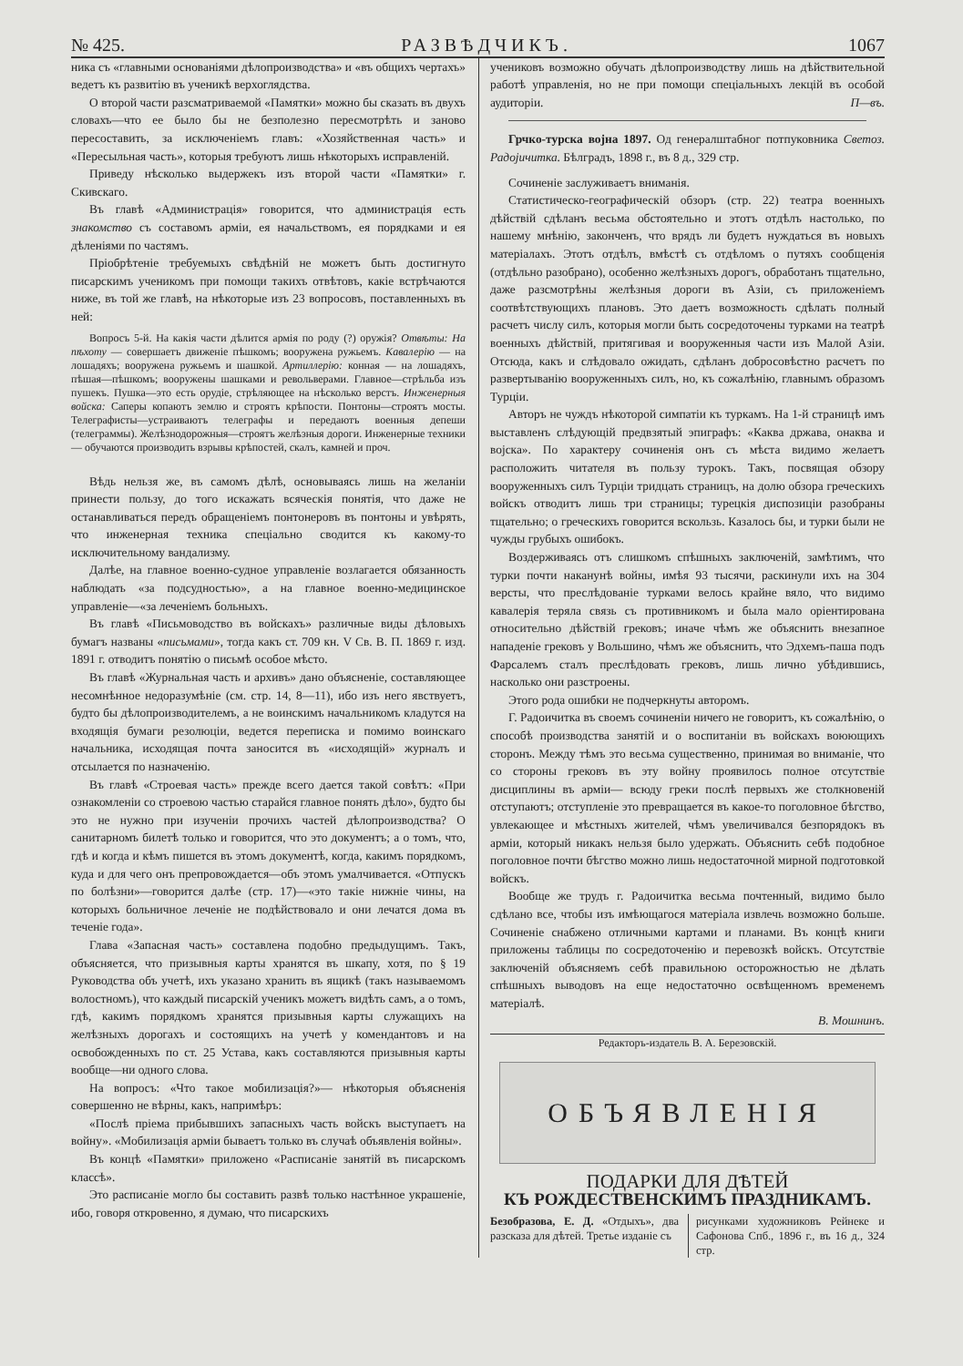№ 425. РАЗВѢДЧИКЪ. 1067
ника съ «главными основаніями дѣлопроизводства» и «въ общихъ чертахъ» ведетъ къ развитію въ ученикѣ верхоглядства.
О второй части разсматриваемой «Памятки» можно бы сказать въ двухъ словахъ—что ее было бы не безполезно пересмотрѣть и заново пересоставить, за исключеніемъ главъ: «Хозяйственная часть» и «Пересыльная часть», которыя требуютъ лишь нѣкоторыхъ исправленій.
Приведу нѣсколько выдержекъ изъ второй части «Памятки» г. Скивскаго.
Въ главѣ «Администрація» говорится, что администрація есть знакомство съ составомъ арміи, ея начальствомъ, ея порядками и ея дѣленіями по частямъ.
Пріобрѣтеніе требуемыхъ свѣдѣній не можетъ быть достигнуто писарскимъ ученикомъ при помощи такихъ отвѣтовъ, какіе встрѣчаются ниже, въ той же главѣ, на нѣкоторые изъ 23 вопросовъ, поставленныхъ въ ней:
Вопросъ 5-й. На какія части дѣлится армія по роду (?) оружія? Отвѣты: На пѣхоту — совершаетъ движеніе пѣшкомъ; вооружена ружьемъ. Кавалерію — на лошадяхъ; вооружена ружьемъ и шашкой. Артиллерію: конная — на лошадяхъ, пѣшая—пѣшкомъ; вооружены шашками и револьверами. Главное—стрѣльба изъ пушекъ. Пушка—это есть орудіе, стрѣляющее на нѣсколько верстъ. Инженерныя войска: Саперы копаютъ землю и строятъ крѣпости. Понтоны—строятъ мосты. Телеграфисты—устраиваютъ телеграфы и передаютъ военныя депеши (телеграммы). Желѣзнодорожныя—строятъ желѣзныя дороги. Инженерные техники — обучаются производить взрывы крѣпостей, скалъ, камней и проч.
Вѣдь нельзя же, въ самомъ дѣлѣ, основываясь лишь на желаніи принести пользу, до того искажать всяческія понятія, что даже не останавливаться передъ обращеніемъ понтонеровъ въ понтоны и увѣрять, что инженерная техника спеціально сводится къ какому-то исключительному вандализму.
Далѣе, на главное военно-судное управленіе возлагается обязанность наблюдать «за подсудностью», а на главное военно-медицинское управленіе—«за леченіемъ больныхъ.
Въ главѣ «Письмоводство въ войскахъ» различные виды дѣловыхъ бумагъ названы «письмами», тогда какъ ст. 709 кн. V Св. В. П. 1869 г. изд. 1891 г. отводитъ понятію о письмѣ особое мѣсто.
Въ главѣ «Журнальная часть и архивъ» дано объясненіе, составляющее несомнѣнное недоразумѣніе (см. стр. 14, 8—11), ибо изъ него явствуетъ, будто бы дѣлопроизводителемъ, а не воинскимъ начальникомъ кладутся на входящія бумаги резолюціи, ведется переписка и помимо воинскаго начальника, исходящая почта заносится въ «исходящій» журналъ и отсылается по назначенію.
Въ главѣ «Строевая часть» прежде всего дается такой совѣтъ: «При ознакомленіи со строевою частью старайся главное понять дѣло», будто бы это не нужно при изученіи прочихъ частей дѣлопроизводства? О санитарномъ билетѣ только и говорится, что это документъ; а о томъ, что, гдѣ и когда и кѣмъ пишется въ этомъ документѣ, когда, какимъ порядкомъ, куда и для чего онъ препровождается—объ этомъ умалчивается. «Отпускъ по болѣзни»—говорится далѣе (стр. 17)—«это такіе нижніе чины, на которыхъ больничное леченіе не подѣйствовало и они лечатся дома въ теченіе года».
Глава «Запасная часть» составлена подобно предыдущимъ. Такъ, объясняется, что призывныя карты хранятся въ шкапу, хотя, по § 19 Руководства объ учетѣ, ихъ указано хранить въ ящикѣ (такъ называемомъ волостномъ), что каждый писарскій ученикъ можетъ видѣть самъ, а о томъ, гдѣ, какимъ порядкомъ хранятся призывныя карты служащихъ на желѣзныхъ дорогахъ и состоящихъ на учетѣ у комендантовъ и на освобожденныхъ по ст. 25 Устава, какъ составляются призывныя карты вообще—ни одного слова.
На вопросъ: «Что такое мобилизація?»— нѣкоторыя объясненія совершенно не вѣрны, какъ, напримѣръ:
«Послѣ пріема прибывшихъ запасныхъ часть войскъ выступаетъ на войну». «Мобилизація арміи бываетъ только въ случаѣ объявленія войны».
Въ концѣ «Памятки» приложено «Расписаніе занятій въ писарскомъ классѣ».
Это расписаніе могло бы составить развѣ только настѣнное украшеніе, ибо, говоря откровенно, я думаю, что писарскихъ
учениковъ возможно обучать дѣлопроизводству лишь на дѣйствительной работѣ управленія, но не при помощи спеціальныхъ лекцій въ особой аудиторіи. П—въ.
Грчко-турска војна 1897. Од генералштабног потпуковника Светоз. Радојичитка. Бѣлградъ, 1898 г., въ 8 д., 329 стр.
Сочиненіе заслуживаетъ вниманія.
Статистическо-географическій обзоръ (стр. 22) театра военныхъ дѣйствій сдѣланъ весьма обстоятельно и этотъ отдѣлъ настолько, по нашему мнѣнію, законченъ, что врядъ ли будетъ нуждаться въ новыхъ матеріалахъ. Этотъ отдѣлъ, вмѣстѣ съ отдѣломъ о путяхъ сообщенія (отдѣльно разобрано), особенно желѣзныхъ дорогъ, обработанъ тщательно, даже разсмотрѣны желѣзныя дороги въ Азіи, съ приложеніемъ соотвѣтствующихъ плановъ. Это даетъ возможность сдѣлать полный расчетъ числу силъ, которыя могли быть сосредоточены турками на театрѣ военныхъ дѣйствій, притягивая и вооруженныя части изъ Малой Азіи. Отсюда, какъ и слѣдовало ожидать, сдѣланъ добросовѣстно расчетъ по развертыванію вооруженныхъ силъ, но, къ сожалѣнію, главнымъ образомъ Турціи.
Авторъ не чуждъ нѣкоторой симпатіи къ туркамъ. На 1-й страницѣ имъ выставленъ слѣдующій предвзятый эпиграфъ: «Каква држава, онаква и војска». По характеру сочиненія онъ съ мѣста видимо желаетъ расположить читателя въ пользу турокъ. Такъ, посвящая обзору вооруженныхъ силъ Турціи тридцать страницъ, на долю обзора греческихъ войскъ отводитъ лишь три страницы; турецкія диспозиціи разобраны тщательно; о греческихъ говорится вскользь. Казалось бы, и турки были не чужды грубыхъ ошибокъ.
Воздерживаясь отъ слишкомъ спѣшныхъ заключеній, замѣтимъ, что турки почти наканунѣ войны, имѣя 93 тысячи, раскинули ихъ на 304 версты, что преслѣдованіе турками велось крайне вяло, что видимо кавалерія теряла связь съ противникомъ и была мало оріентирована относительно дѣйствій грековъ; иначе чѣмъ же объяснить внезапное нападеніе грековъ у Вольшино, чѣмъ же объяснить, что Эдхемъ-паша подъ Фарсалемъ сталъ преслѣдовать грековъ, лишь лично убѣдившись, насколько они разстроены.
Этого рода ошибки не подчеркнуты авторомъ.
Г. Радоичитка въ своемъ сочиненіи ничего не говоритъ, къ сожалѣнію, о способѣ производства занятій и о воспитаніи въ войскахъ воюющихъ сторонъ. Между тѣмъ это весьма существенно, принимая во вниманіе, что со стороны грековъ въ эту войну проявилось полное отсутствіе дисциплины въ арміи— всюду греки послѣ первыхъ же столкновеній отступаютъ; отступленіе это превращается въ какое-то поголовное бѣгство, увлекающее и мѣстныхъ жителей, чѣмъ увеличивался безпорядокъ въ арміи, который никакъ нельзя было удержать. Объяснить себѣ подобное поголовное почти бѣгство можно лишь недостаточной мирной подготовкой войскъ.
Вообще же трудъ г. Радоичитка весьма почтенный, видимо было сдѣлано все, чтобы изъ имѣющагося матеріала извлечь возможно больше. Сочиненіе снабжено отличными картами и планами. Въ концѣ книги приложены таблицы по сосредоточенію и перевозкѣ войскъ. Отсутствіе заключеній объясняемъ себѣ правильною осторожностью не дѣлать спѣшныхъ выводовъ на еще недостаточно освѣщенномъ временемъ матеріалѣ.
В. Мошнинъ.
Редакторъ-издатель В. А. Березовскій.
ОБЪЯВЛЕНІЯ
ПОДАРКИ ДЛЯ ДѢТЕЙ
КЪ РОЖДЕСТВЕНСКИМЪ ПРАЗДНИКАМЪ.
Безобразова, Е. Д. «Отдыхъ», два разсказа для дѣтей. Третье изданіе съ
рисунками художниковъ Рейнеке и Сафонова Спб., 1896 г., въ 16 д., 324 стр.